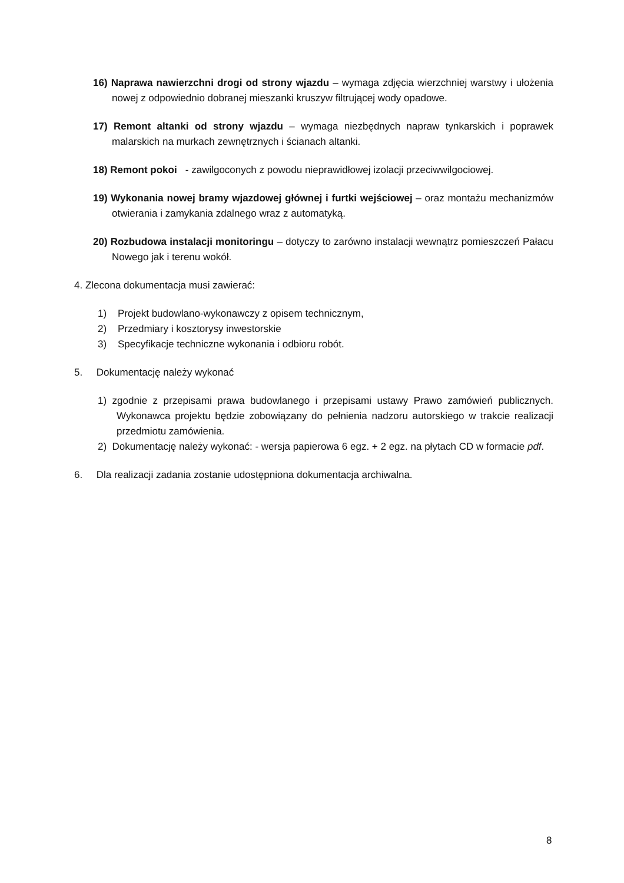16) Naprawa nawierzchni drogi od strony wjazdu – wymaga zdjęcia wierzchniej warstwy i ułożenia nowej z odpowiednio dobranej mieszanki kruszyw filtrującej wody opadowe.
17) Remont altanki od strony wjazdu – wymaga niezbędnych napraw tynkarskich i poprawek malarskich na murkach zewnętrznych i ścianach altanki.
18) Remont pokoi - zawilgoconych z powodu nieprawidłowej izolacji przeciwwilgociowej.
19) Wykonania nowej bramy wjazdowej głównej i furtki wejściowej – oraz montażu mechanizmów otwierania i zamykania zdalnego wraz z automatyką.
20) Rozbudowa instalacji monitoringu – dotyczy to zarówno instalacji wewnątrz pomieszczeń Pałacu Nowego jak i terenu wokół.
4. Zlecona dokumentacja musi zawierać:
1) Projekt budowlano-wykonawczy z opisem technicznym,
2) Przedmiary i kosztorysy inwestorskie
3) Specyfikacje techniczne wykonania i odbioru robót.
5. Dokumentację należy wykonać
1) zgodnie z przepisami prawa budowlanego i przepisami ustawy Prawo zamówień publicznych. Wykonawca projektu będzie zobowiązany do pełnienia nadzoru autorskiego w trakcie realizacji przedmiotu zamówienia.
2) Dokumentację należy wykonać: - wersja papierowa 6 egz. + 2 egz. na płytach CD w formacie pdf.
6. Dla realizacji zadania zostanie udostępniona dokumentacja archiwalna.
8